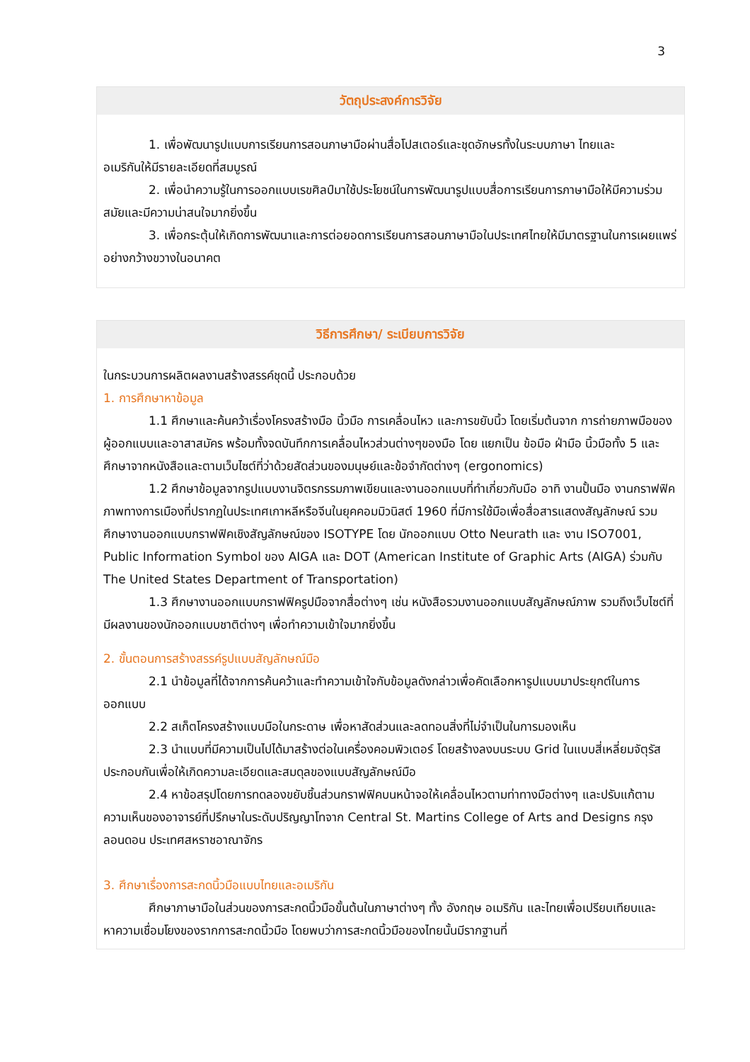3
วัตถุประสงค์การวิจัย
1. เพื่อพัฒนารูปแบบการเรียนการสอนภาษามือผ่านสื่อโปสเตอร์และชุดอักษรทั้งในระบบภาษา ไทยและ
อเมริกันให้มีรายละเอียดที่สมบูรณ์
2. เพื่อนำความรู้ในการออกแบบเรขศิลป์มาใช้ประโยชน์ในการพัฒนารูปแบบสื่อการเรียนการภาษามือให้มีความร่วมสมัยและมีความน่าสนใจมากยิ่งขึ้น
3. เพื่อกระตุ้นให้เกิดการพัฒนาและการต่อยอดการเรียนการสอนภาษามือในประเทศไทยให้มีมาตรฐานในการเผยแพร่อย่างกว้างขวางในอนาคต
วิธีการศึกษา/ ระเบียบการวิจัย
ในกระบวนการผลิตผลงานสร้างสรรค์ชุดนี้ ประกอบด้วย
1. การศึกษาหาข้อมูล
1.1 ศึกษาและค้นคว้าเรื่องโครงสร้างมือ นิ้วมือ การเคลื่อนไหว และการขยับนิ้ว โดยเริ่มต้นจาก การถ่ายภาพมือของผู้ออกแบบและอาสาสมัคร พร้อมทั้งจดบันทึกการเคลื่อนไหวส่วนต่างๆของมือ โดย แยกเป็น ข้อมือ ฝ่ามือ นิ้วมือทั้ง 5 และศึกษาจากหนังสือและตามเว็บไซต์ที่ว่าด้วยสัดส่วนของมนุษย์และข้อจำกัดต่างๆ (ergonomics)
1.2 ศึกษาข้อมูลจากรูปแบบงานจิตรกรรมภาพเขียนและงานออกแบบที่ทำเกี่ยวกับมือ อาทิ งานปั้นมือ งานกราฟฟิคภาพทางการเมืองที่ปรากฏในประเทศเกาหลีหรือจีนในยุคคอมมิวนิสต์ 1960 ที่มีการใช้มือเพื่อสื่อสารแสดงสัญลักษณ์ รวมศึกษางานออกแบบกราฟฟิคเชิงสัญลักษณ์ของ ISOTYPE โดย นักออกแบบ Otto Neurath และ งาน ISO7001, Public Information Symbol ของ AIGA และ DOT (American Institute of Graphic Arts (AIGA) ร่วมกับ The United States Department of Transportation)
1.3 ศึกษางานออกแบบกราฟฟิครูปมือจากสื่อต่างๆ เช่น หนังสือรวมงานออกแบบสัญลักษณ์ภาพ รวมถึงเว็บไซต์ที่มีผลงานของนักออกแบบชาติต่างๆ เพื่อทำความเข้าใจมากยิ่งขึ้น
2. ขั้นตอนการสร้างสรรค์รูปแบบสัญลักษณ์มือ
2.1 นำข้อมูลที่ได้จากการค้นคว้าและทำความเข้าใจกับข้อมูลดังกล่าวเพื่อคัดเลือกหารูปแบบมาประยุกต์ในการออกแบบ
2.2 สเก็ตโครงสร้างแบบมือในกระดาษ เพื่อหาสัดส่วนและลดทอนสิ่งที่ไม่จำเป็นในการมองเห็น
2.3 นำแบบที่มีความเป็นไปได้มาสร้างต่อในเครื่องคอมพิวเตอร์ โดยสร้างลงบนระบบ Grid ในแบบสี่เหลี่ยมจัตุรัสประกอบกันเพื่อให้เกิดความละเอียดและสมดุลของแบบสัญลักษณ์มือ
2.4 หาข้อสรุปโดยการทดลองขยับชิ้นส่วนกราฟฟิคบนหน้าจอให้เคลื่อนไหวตามท่าทางมือต่างๆ และปรับแก้ตามความเห็นของอาจารย์ที่ปรึกษาในระดับปริญญาโทจาก Central St. Martins College of Arts and Designs กรุงลอนดอน ประเทศสหราชอาณาจักร
3. ศึกษาเรื่องการสะกดนิ้วมือแบบไทยและอเมริกัน
ศึกษาภาษามือในส่วนของการสะกดนิ้วมือขั้นต้นในภาษาต่างๆ ทั้ง อังกฤษ อเมริกัน และไทยเพื่อเปรียบเทียบและหาความเชื่อมโยงของรากการสะกดนิ้วมือ โดยพบว่าการสะกดนิ้วมือของไทยนั้นมีรากฐานที่